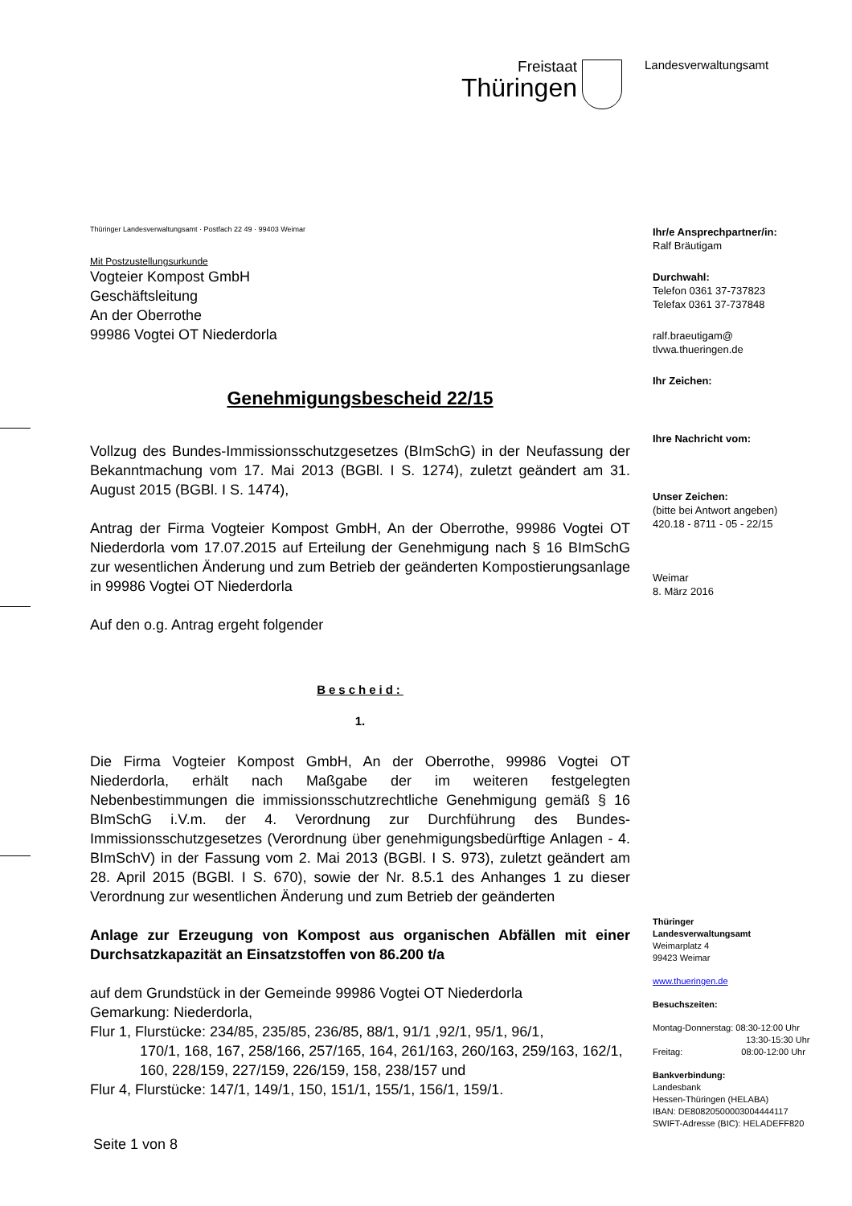Freistaat
Thüringen
Landesverwaltungsamt
Thüringer Landesverwaltungsamt · Postfach 22 49 · 99403 Weimar
Mit Postzustellungsurkunde
Vogteier Kompost GmbH
Geschäftsleitung
An der Oberrothe
99986 Vogtei OT Niederdorla
Genehmigungsbescheid 22/15
Vollzug des Bundes-Immissionsschutzgesetzes (BImSchG) in der Neufassung der Bekanntmachung vom 17. Mai 2013 (BGBl. I S. 1274), zuletzt geändert am 31. August 2015 (BGBl. I S. 1474),
Antrag der Firma Vogteier Kompost GmbH, An der Oberrothe, 99986 Vogtei OT Niederdorla vom 17.07.2015 auf Erteilung der Genehmigung nach § 16 BImSchG zur wesentlichen Änderung und zum Betrieb der geänderten Kompostierungsanlage in 99986 Vogtei OT Niederdorla
Auf den o.g. Antrag ergeht folgender
Bescheid:
1.
Die Firma Vogteier Kompost GmbH, An der Oberrothe, 99986 Vogtei OT Niederdorla, erhält nach Maßgabe der im weiteren festgelegten Nebenbestimmungen die immissionsschutzrechtliche Genehmigung gemäß § 16 BImSchG i.V.m. der 4. Verordnung zur Durchführung des Bundes-Immissionsschutzgesetzes (Verordnung über genehmigungsbedürftige Anlagen - 4. BImSchV) in der Fassung vom 2. Mai 2013 (BGBl. I S. 973), zuletzt geändert am 28. April 2015 (BGBl. I S. 670), sowie der Nr. 8.5.1 des Anhanges 1 zu dieser Verordnung zur wesentlichen Änderung und zum Betrieb der geänderten
Anlage zur Erzeugung von Kompost aus organischen Abfällen mit einer Durchsatzkapazität an Einsatzstoffen von 86.200 t/a
auf dem Grundstück in der Gemeinde 99986 Vogtei OT Niederdorla
Gemarkung: Niederdorla,
Flur 1, Flurstücke: 234/85, 235/85, 236/85, 88/1, 91/1 ,92/1, 95/1, 96/1,
170/1, 168, 167, 258/166, 257/165, 164, 261/163, 260/163, 259/163, 162/1, 160, 228/159, 227/159, 226/159, 158, 238/157 und
Flur 4, Flurstücke: 147/1, 149/1, 150, 151/1, 155/1, 156/1, 159/1.
Seite 1 von 8
Ihr/e Ansprechpartner/in:
Ralf Bräutigam
Durchwahl:
Telefon 0361 37-737823
Telefax 0361 37-737848
ralf.braeutigam@
tlvwa.thueringen.de
Ihr Zeichen:
Ihre Nachricht vom:
Unser Zeichen:
(bitte bei Antwort angeben)
420.18 - 8711 - 05 - 22/15
Weimar
8. März 2016
Thüringer
Landesverwaltungsamt
Weimarplatz 4
99423 Weimar
www.thueringen.de
Besuchszeiten:
Montag-Donnerstag: 08:30-12:00 Uhr
13:30-15:30 Uhr
Freitag: 08:00-12:00 Uhr
Bankverbindung:
Landesbank
Hessen-Thüringen (HELABA)
IBAN: DE80820500003004444117
SWIFT-Adresse (BIC): HELADEFF820